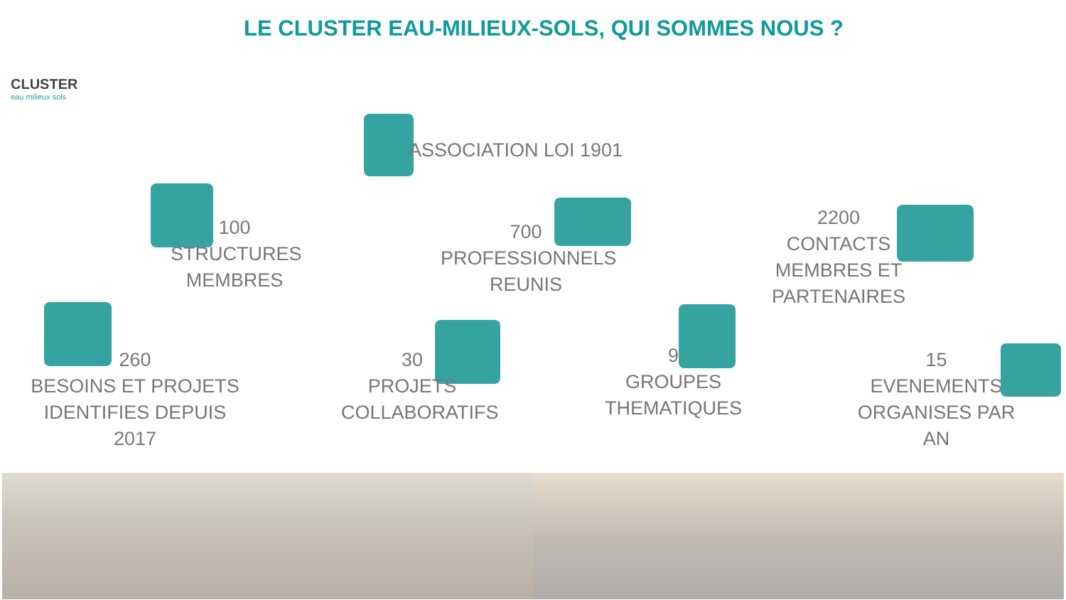CLUSTER
eau milieux sols
LE CLUSTER EAU-MILIEUX-SOLS, QUI SOMMES NOUS ?
ASSOCIATION LOI 1901
100
STRUCTURES
MEMBRES
700
PROFESSIONNELS
REUNIS
2200
CONTACTS
MEMBRES ET
PARTENAIRES
260
BESOINS ET PROJETS
IDENTIFIES DEPUIS 2017
30
PROJETS
COLLABORATIFS
9
GROUPES
THEMATIQUES
15
EVENEMENTS
ORGANISES PAR AN